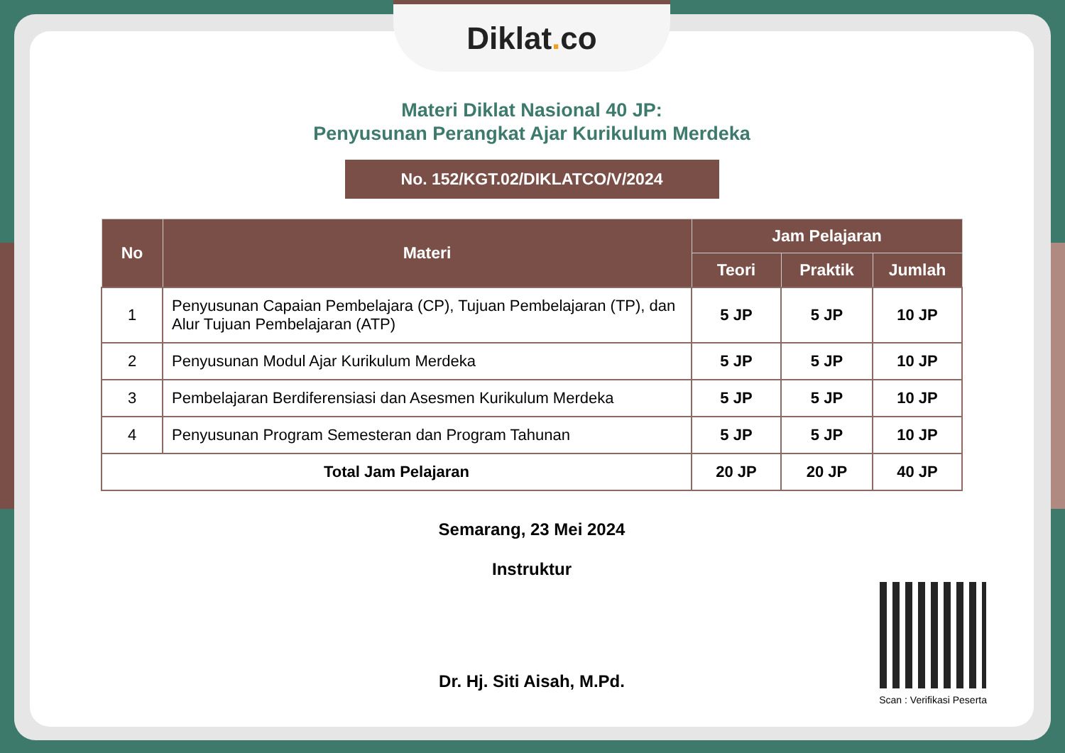Diklat. co
Materi Diklat Nasional 40 JP:
Penyusunan Perangkat Ajar Kurikulum Merdeka
No. 152/KGT.02/DIKLATCO/V/2024
| No | Materi | Jam Pelajaran | | |
| --- | --- | --- | --- | --- |
| | | Teori | Praktik | Jumlah |
| 1 | Penyusunan Capaian Pembelajara (CP), Tujuan Pembelajaran (TP), dan Alur Tujuan Pembelajaran (ATP) | 5 JP | 5 JP | 10 JP |
| 2 | Penyusunan Modul Ajar Kurikulum Merdeka | 5 JP | 5 JP | 10 JP |
| 3 | Pembelajaran Berdiferensiasi dan Asesmen Kurikulum Merdeka | 5 JP | 5 JP | 10 JP |
| 4 | Penyusunan Program Semesteran dan Program Tahunan | 5 JP | 5 JP | 10 JP |
| Total Jam Pelajaran | | 20 JP | 20 JP | 40 JP |
Semarang, 23 Mei 2024
Instruktur
Dr. Hj. Siti Aisah, M.Pd.
Scan : Verifikasi Peserta